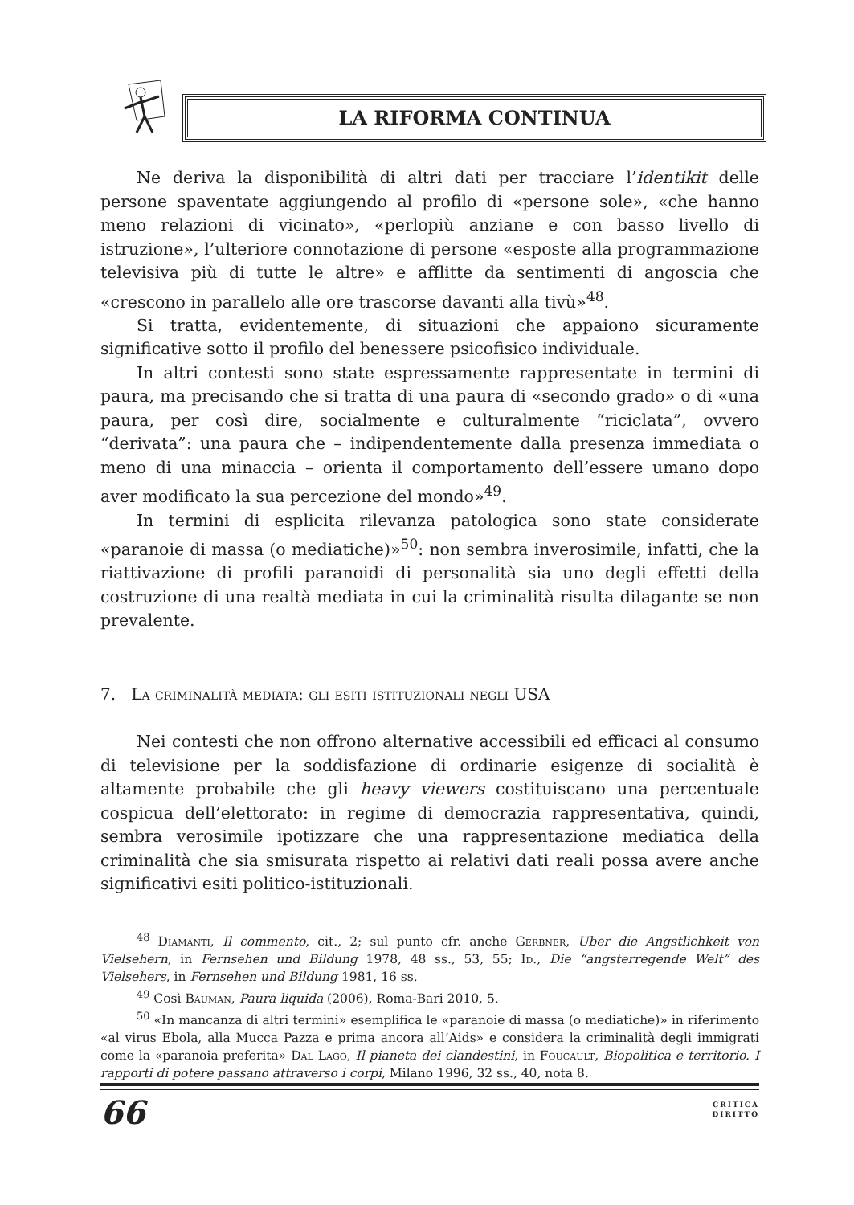LA RIFORMA CONTINUA
Ne deriva la disponibilità di altri dati per tracciare l’identikit delle persone spaventate aggiungendo al profilo di «persone sole», «che hanno meno relazioni di vicinato», «perlopiù anziane e con basso livello di istruzione», l’ulteriore connotazione di persone «esposte alla programmazione televisiva più di tutte le altre» e afflitte da sentimenti di angoscia che «crescono in parallelo alle ore trascorse davanti alla tivù»<sup>48</sup>.
Si tratta, evidentemente, di situazioni che appaiono sicuramente significative sotto il profilo del benessere psicofisico individuale.
In altri contesti sono state espressamente rappresentate in termini di paura, ma precisando che si tratta di una paura di «secondo grado» o di «una paura, per così dire, socialmente e culturalmente “riciclata”, ovvero “derivata”: una paura che – indipendentemente dalla presenza immediata o meno di una minaccia – orienta il comportamento dell’essere umano dopo aver modificato la sua percezione del mondo»<sup>49</sup>.
In termini di esplicita rilevanza patologica sono state considerate «paranoie di massa (o mediatiche)»<sup>50</sup>: non sembra inverosimile, infatti, che la riattivazione di profili paranoidi di personalità sia uno degli effetti della costruzione di una realtà mediata in cui la criminalità risulta dilagante se non prevalente.
7. La criminalità mediata: gli esiti istituzionali negli USA
Nei contesti che non offrono alternative accessibili ed efficaci al consumo di televisione per la soddisfazione di ordinarie esigenze di socialità è altamente probabile che gli heavy viewers costituiscano una percentuale cospicua dell’elettorato: in regime di democrazia rappresentativa, quindi, sembra verosimile ipotizzare che una rappresentazione mediatica della criminalità che sia smisurata rispetto ai relativi dati reali possa avere anche significativi esiti politico-istituzionali.
<sup>48</sup> Diamanti, Il commento, cit., 2; sul punto cfr. anche Gerbner, Uber die Angstlichkeit von Vielsehern, in Fernsehen und Bildung 1978, 48 ss., 53, 55; Id., Die “angsterregende Welt” des Vielsehers, in Fernsehen und Bildung 1981, 16 ss.
<sup>49</sup> Così Bauman, Paura liquida (2006), Roma-Bari 2010, 5.
<sup>50</sup> «In mancanza di altri termini» esemplifica le «paranoie di massa (o mediatiche)» in riferimento «al virus Ebola, alla Mucca Pazza e prima ancora all’Aids» e considera la criminalità degli immigrati come la «paranoia preferita» Dal Lago, Il pianeta dei clandestini, in Foucault, Biopolitica e territorio. I rapporti di potere passano attraverso i corpi, Milano 1996, 32 ss., 40, nota 8.
66 CRITICA
DIRITTO